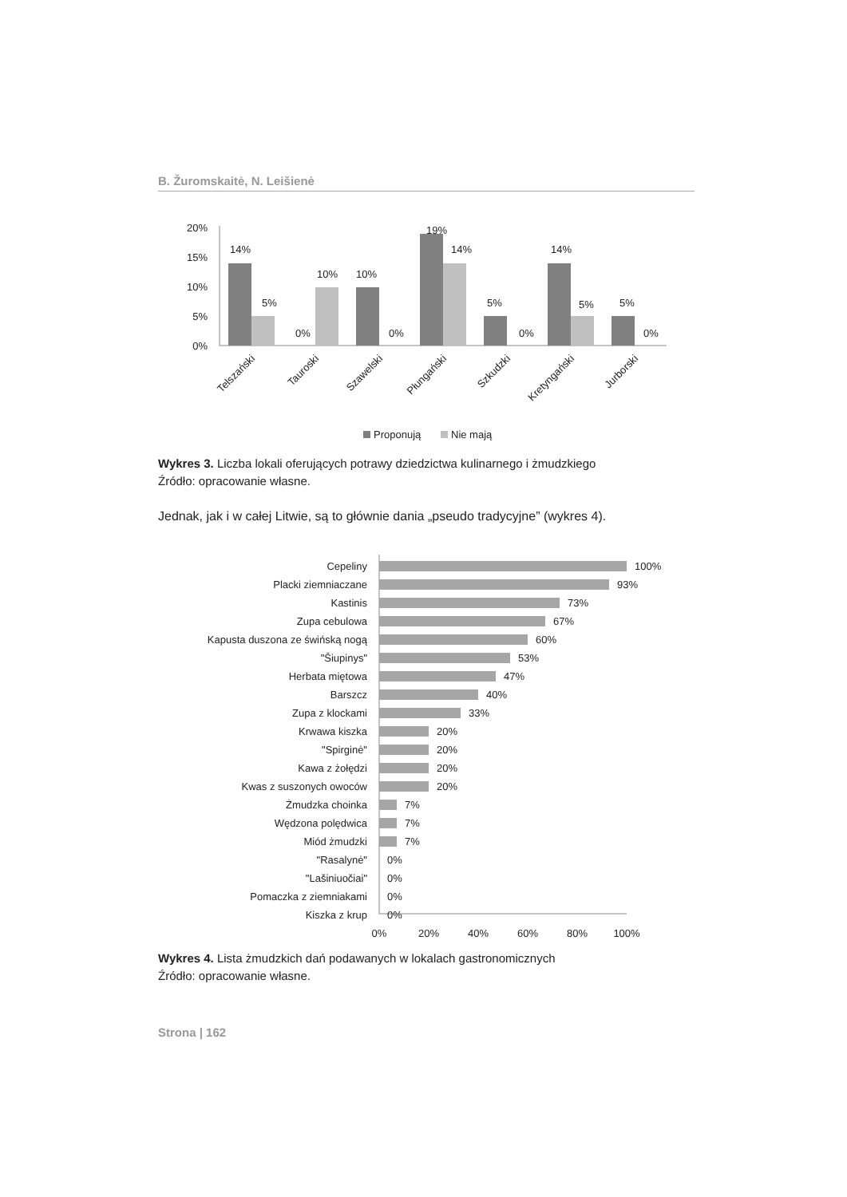B. Žuromskaitė, N. Leišienė
20%
15%
10%
5%
0%
14%
5%
0%
10%
10%
0%
19%
14%
5%
0%
14%
5%
5%
0%
Telszański
Tauroski
Szawelski
Płungański
Szkudzki
Kretyngański
Jurborski
Proponują
Nie mają
Wykres 3. Liczba lokali oferujących potrawy dziedzictwa kulinarnego i żmudzkiego
Źródło: opracowanie własne.
Jednak, jak i w całej Litwie, są to głównie dania „pseudo tradycyjne” (wykres 4).
Cepeliny
Placki ziemniaczane
Kastinis
Zupa cebulowa
Kapusta duszona ze świńską nogą
"Šiupinys"
Herbata miętowa
Barszcz
Zupa z klockami
Krwawa kiszka
"Spirginė"
Kawa z żołędzi
Kwas z suszonych owoców
Żmudzka choinka
Wędzona polędwica
Miód żmudzki
"Rasalynė"
"Lašiniuočiai"
Pomaczka z ziemniakami
Kiszka z krup
100%
93%
73%
67%
60%
53%
47%
40%
33%
20%
20%
20%
20%
7%
7%
7%
0%
0%
0%
0%
0%
20%
40%
60%
80%
100%
Wykres 4. Lista żmudzkich dań podawanych w lokalach gastronomicznych
Źródło: opracowanie własne.
Strona | 162